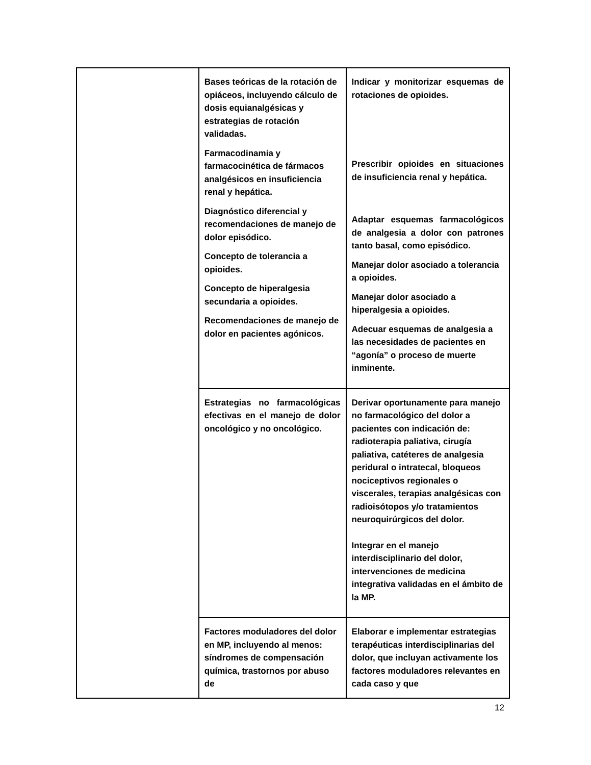| | Bases teóricas de la rotación de opiáceos, incluyendo cálculo de dosis equianalgésicas y estrategias de rotación validadas. Farmacodinamia y farmacocinética de fármacos analgésicos en insuficiencia renal y hepática. Diagnóstico diferencial y recomendaciones de manejo de dolor episódico. Concepto de tolerancia a opioides. Concepto de hiperalgesia secundaria a opioides. Recomendaciones de manejo de dolor en pacientes agónicos. | Indicar y monitorizar esquemas de rotaciones de opioides. Prescribir opioides en situaciones de insuficiencia renal y hepática. Adaptar esquemas farmacológicos de analgesia a dolor con patrones tanto basal, como episódico. Manejar dolor asociado a tolerancia a opioides. Manejar dolor asociado a hiperalgesia a opioides. Adecuar esquemas de analgesia a las necesidades de pacientes en “agonía” o proceso de muerte inminente. |
| | Estrategias no farmacológicas efectivas en el manejo de dolor oncológico y no oncológico. | Derivar oportunamente para manejo no farmacológico del dolor a pacientes con indicación de: radioterapia paliativa, cirugía paliativa, catéteres de analgesia peridural o intratecal, bloqueos nociceptivos regionales o viscerales, terapias analgésicas con radioisótopos y/o tratamientos neuroquirúrgicos del dolor. Integrar en el manejo interdisciplinario del dolor, intervenciones de medicina integrativa validadas en el ámbito de la MP. |
| | Factores moduladores del dolor en MP, incluyendo al menos: síndromes de compensación química, trastornos por abuso de | Elaborar e implementar estrategias terapéuticas interdisciplinarias del dolor, que incluyan activamente los factores moduladores relevantes en cada caso y que |
12